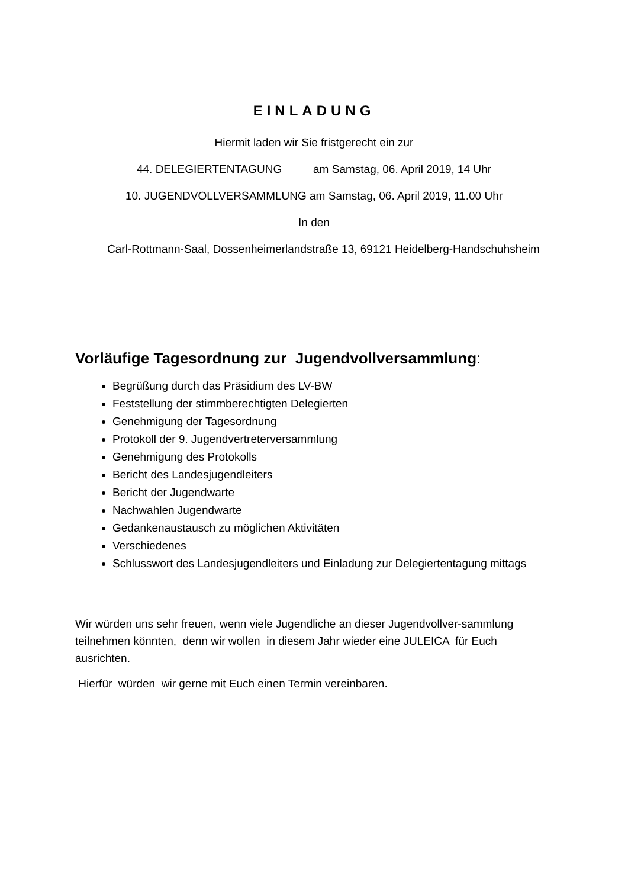EINLADUNG
Hiermit laden wir Sie fristgerecht ein zur
44. DELEGIERTENTAGUNG am Samstag, 06. April 2019, 14 Uhr
10. JUGENDVOLLVERSAMMLUNG am Samstag, 06. April 2019, 11.00 Uhr
In den
Carl-Rottmann-Saal, Dossenheimerlandstraße 13, 69121 Heidelberg-Handschuhsheim
Vorläufige Tagesordnung zur Jugendvollversammlung:
Begrüßung durch das Präsidium des LV-BW
Feststellung der stimmberechtigten Delegierten
Genehmigung der Tagesordnung
Protokoll der 9. Jugendvertreterversammlung
Genehmigung des Protokolls
Bericht des Landesjugendleiters
Bericht der Jugendwarte
Nachwahlen Jugendwarte
Gedankenaustausch zu möglichen Aktivitäten
Verschiedenes
Schlusswort des Landesjugendleiters und Einladung zur Delegiertentagung mittags
Wir würden uns sehr freuen, wenn viele Jugendliche an dieser Jugendvollver-sammlung teilnehmen könnten, denn wir wollen in diesem Jahr wieder eine JULEICA für Euch ausrichten.
Hierfür würden wir gerne mit Euch einen Termin vereinbaren.